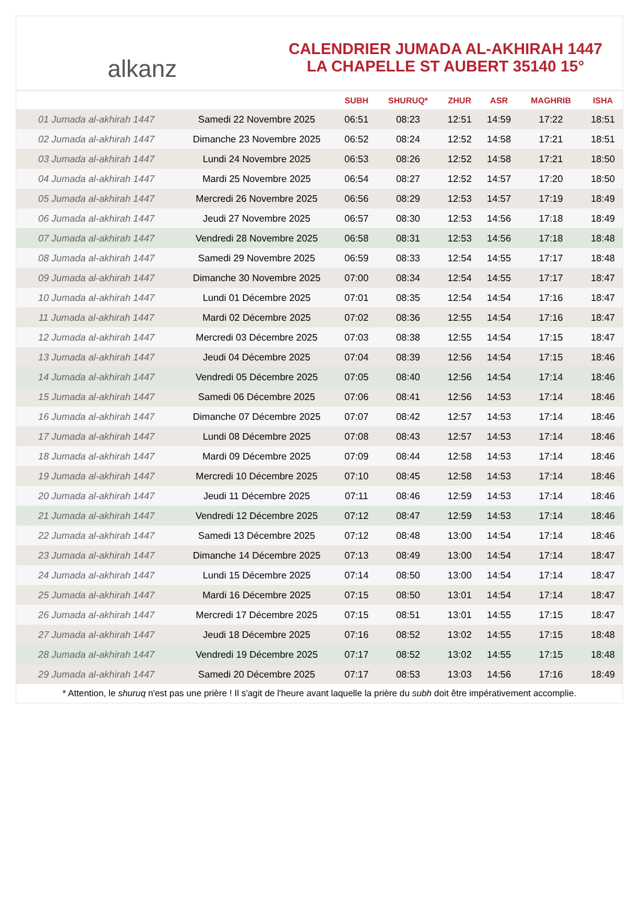alkanz
CALENDRIER JUMADA AL-AKHIRAH 1447
LA CHAPELLE ST AUBERT 35140 15°
| | | SUBH | SHURUQ* | ZHUR | ASR | MAGHRIB | ISHA |
| --- | --- | --- | --- | --- | --- | --- | --- |
| 01 Jumada al-akhirah 1447 | Samedi 22 Novembre 2025 | 06:51 | 08:23 | 12:51 | 14:59 | 17:22 | 18:51 |
| 02 Jumada al-akhirah 1447 | Dimanche 23 Novembre 2025 | 06:52 | 08:24 | 12:52 | 14:58 | 17:21 | 18:51 |
| 03 Jumada al-akhirah 1447 | Lundi 24 Novembre 2025 | 06:53 | 08:26 | 12:52 | 14:58 | 17:21 | 18:50 |
| 04 Jumada al-akhirah 1447 | Mardi 25 Novembre 2025 | 06:54 | 08:27 | 12:52 | 14:57 | 17:20 | 18:50 |
| 05 Jumada al-akhirah 1447 | Mercredi 26 Novembre 2025 | 06:56 | 08:29 | 12:53 | 14:57 | 17:19 | 18:49 |
| 06 Jumada al-akhirah 1447 | Jeudi 27 Novembre 2025 | 06:57 | 08:30 | 12:53 | 14:56 | 17:18 | 18:49 |
| 07 Jumada al-akhirah 1447 | Vendredi 28 Novembre 2025 | 06:58 | 08:31 | 12:53 | 14:56 | 17:18 | 18:48 |
| 08 Jumada al-akhirah 1447 | Samedi 29 Novembre 2025 | 06:59 | 08:33 | 12:54 | 14:55 | 17:17 | 18:48 |
| 09 Jumada al-akhirah 1447 | Dimanche 30 Novembre 2025 | 07:00 | 08:34 | 12:54 | 14:55 | 17:17 | 18:47 |
| 10 Jumada al-akhirah 1447 | Lundi 01 Décembre 2025 | 07:01 | 08:35 | 12:54 | 14:54 | 17:16 | 18:47 |
| 11 Jumada al-akhirah 1447 | Mardi 02 Décembre 2025 | 07:02 | 08:36 | 12:55 | 14:54 | 17:16 | 18:47 |
| 12 Jumada al-akhirah 1447 | Mercredi 03 Décembre 2025 | 07:03 | 08:38 | 12:55 | 14:54 | 17:15 | 18:47 |
| 13 Jumada al-akhirah 1447 | Jeudi 04 Décembre 2025 | 07:04 | 08:39 | 12:56 | 14:54 | 17:15 | 18:46 |
| 14 Jumada al-akhirah 1447 | Vendredi 05 Décembre 2025 | 07:05 | 08:40 | 12:56 | 14:54 | 17:14 | 18:46 |
| 15 Jumada al-akhirah 1447 | Samedi 06 Décembre 2025 | 07:06 | 08:41 | 12:56 | 14:53 | 17:14 | 18:46 |
| 16 Jumada al-akhirah 1447 | Dimanche 07 Décembre 2025 | 07:07 | 08:42 | 12:57 | 14:53 | 17:14 | 18:46 |
| 17 Jumada al-akhirah 1447 | Lundi 08 Décembre 2025 | 07:08 | 08:43 | 12:57 | 14:53 | 17:14 | 18:46 |
| 18 Jumada al-akhirah 1447 | Mardi 09 Décembre 2025 | 07:09 | 08:44 | 12:58 | 14:53 | 17:14 | 18:46 |
| 19 Jumada al-akhirah 1447 | Mercredi 10 Décembre 2025 | 07:10 | 08:45 | 12:58 | 14:53 | 17:14 | 18:46 |
| 20 Jumada al-akhirah 1447 | Jeudi 11 Décembre 2025 | 07:11 | 08:46 | 12:59 | 14:53 | 17:14 | 18:46 |
| 21 Jumada al-akhirah 1447 | Vendredi 12 Décembre 2025 | 07:12 | 08:47 | 12:59 | 14:53 | 17:14 | 18:46 |
| 22 Jumada al-akhirah 1447 | Samedi 13 Décembre 2025 | 07:12 | 08:48 | 13:00 | 14:54 | 17:14 | 18:46 |
| 23 Jumada al-akhirah 1447 | Dimanche 14 Décembre 2025 | 07:13 | 08:49 | 13:00 | 14:54 | 17:14 | 18:47 |
| 24 Jumada al-akhirah 1447 | Lundi 15 Décembre 2025 | 07:14 | 08:50 | 13:00 | 14:54 | 17:14 | 18:47 |
| 25 Jumada al-akhirah 1447 | Mardi 16 Décembre 2025 | 07:15 | 08:50 | 13:01 | 14:54 | 17:14 | 18:47 |
| 26 Jumada al-akhirah 1447 | Mercredi 17 Décembre 2025 | 07:15 | 08:51 | 13:01 | 14:55 | 17:15 | 18:47 |
| 27 Jumada al-akhirah 1447 | Jeudi 18 Décembre 2025 | 07:16 | 08:52 | 13:02 | 14:55 | 17:15 | 18:48 |
| 28 Jumada al-akhirah 1447 | Vendredi 19 Décembre 2025 | 07:17 | 08:52 | 13:02 | 14:55 | 17:15 | 18:48 |
| 29 Jumada al-akhirah 1447 | Samedi 20 Décembre 2025 | 07:17 | 08:53 | 13:03 | 14:56 | 17:16 | 18:49 |
* Attention, le shuruq n'est pas une prière ! Il s'agit de l'heure avant laquelle la prière du subh doit être impérativement accomplie.